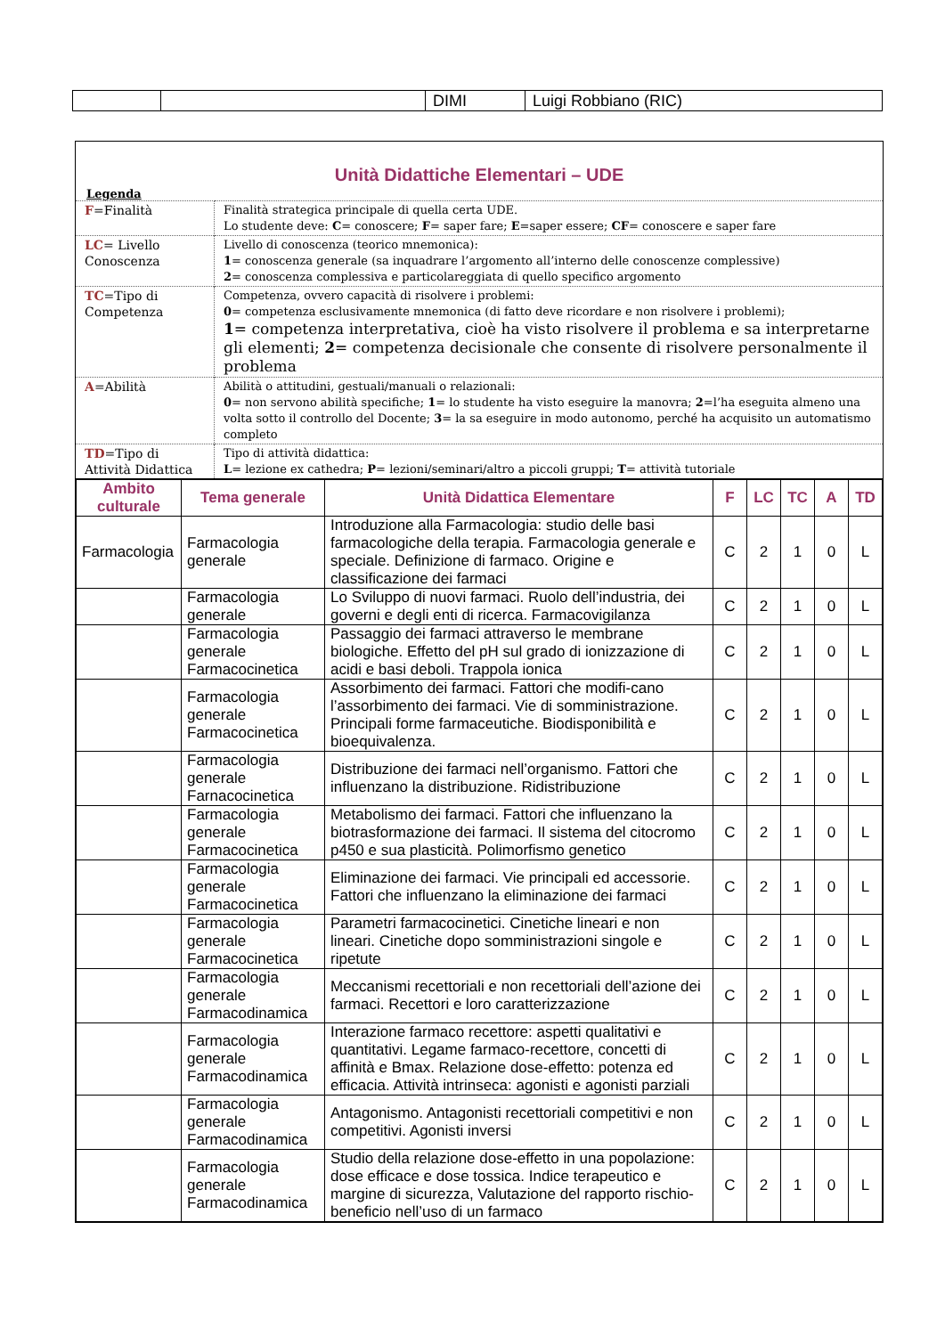| | | DIMI | Luigi Robbiano (RIC) |
Unità Didattiche Elementari – UDE
Legenda
| F =Finalità | Finalità strategica principale di quella certa UDE. Lo studente deve: C = conoscere; F = saper fare; E =saper essere; CF = conoscere e saper fare |
| LC = Livello Conoscenza | Livello di conoscenza (teorico mnemonica): 1 = conoscenza generale (sa inquadrare l’argomento all’interno delle conoscenze complessive) 2 = conoscenza complessiva e particolareggiata di quello specifico argomento |
| TC =Tipo di Competenza | Competenza, ovvero capacità di risolvere i problemi: 0 = competenza esclusivamente mnemonica (di fatto deve ricordare e non risolvere i problemi); 1 = competenza interpretativa, cioè ha visto risolvere il problema e sa interpretarne gli elementi; 2 = competenza decisionale che consente di risolvere personalmente il problema |
| A =Abilità | Abilità o attitudini, gestuali/manuali o relazionali: 0 = non servono abilità specifiche; 1 = lo studente ha visto eseguire la manovra; 2 =l’ha eseguita almeno una volta sotto il controllo del Docente; 3 = la sa eseguire in modo autonomo, perché ha acquisito un automatismo completo |
| TD =Tipo di Attività Didattica | Tipo di attività didattica: L = lezione ex cathedra; P = lezioni/seminari/altro a piccoli gruppi; T = attività tutoriale |
| Ambito culturale | Tema generale | Unità Didattica Elementare | F | LC | TC | A | TD |
| --- | --- | --- | --- | --- | --- | --- | --- |
| Farmacologia | Farmacologia generale | Introduzione alla Farmacologia: studio delle basi farmacologiche della terapia. Farmacologia generale e speciale. Definizione di farmaco. Origine e classificazione dei farmaci | C | 2 | 1 | 0 | L |
| | Farmacologia generale | Lo Sviluppo di nuovi farmaci. Ruolo dell’industria, dei governi e degli enti di ricerca. Farmacovigilanza | C | 2 | 1 | 0 | L |
| | Farmacologia generale Farmacocinetica | Passaggio dei farmaci attraverso le membrane biologiche. Effetto del pH sul grado di ionizzazione di acidi e basi deboli. Trappola ionica | C | 2 | 1 | 0 | L |
| | Farmacologia generale Farmacocinetica | Assorbimento dei farmaci. Fattori che modifi-cano l’assorbimento dei farmaci. Vie di somministrazione. Principali forme farmaceutiche. Biodisponibilità e bioequivalenza. | C | 2 | 1 | 0 | L |
| | Farmacologia generale Farnacocinetica | Distribuzione dei farmaci nell’organismo. Fattori che influenzano la distribuzione. Ridistribuzione | C | 2 | 1 | 0 | L |
| | Farmacologia generale Farmacocinetica | Metabolismo dei farmaci. Fattori che influenzano la biotrasformazione dei farmaci. Il sistema del citocromo p450 e sua plasticità. Polimorfismo genetico | C | 2 | 1 | 0 | L |
| | Farmacologia generale Farmacocinetica | Eliminazione dei farmaci. Vie principali ed accessorie. Fattori che influenzano la eliminazione dei farmaci | C | 2 | 1 | 0 | L |
| | Farmacologia generale Farmacocinetica | Parametri farmacocinetici. Cinetiche lineari e non lineari. Cinetiche dopo somministrazioni singole e ripetute | C | 2 | 1 | 0 | L |
| | Farmacologia generale Farmacodinamica | Meccanismi recettoriali e non recettoriali dell’azione dei farmaci. Recettori e loro caratterizzazione | C | 2 | 1 | 0 | L |
| | Farmacologia generale Farmacodinamica | Interazione farmaco recettore: aspetti qualitativi e quantitativi. Legame farmaco-recettore, concetti di affinità e Bmax. Relazione dose-effetto: potenza ed efficacia. Attività intrinseca: agonisti e agonisti parziali | C | 2 | 1 | 0 | L |
| | Farmacologia generale Farmacodinamica | Antagonismo. Antagonisti recettoriali competitivi e non competitivi. Agonisti inversi | C | 2 | 1 | 0 | L |
| | Farmacologia generale Farmacodinamica | Studio della relazione dose-effetto in una popolazione: dose efficace e dose tossica. Indice terapeutico e margine di sicurezza, Valutazione del rapporto rischio-beneficio nell’uso di un farmaco | C | 2 | 1 | 0 | L |